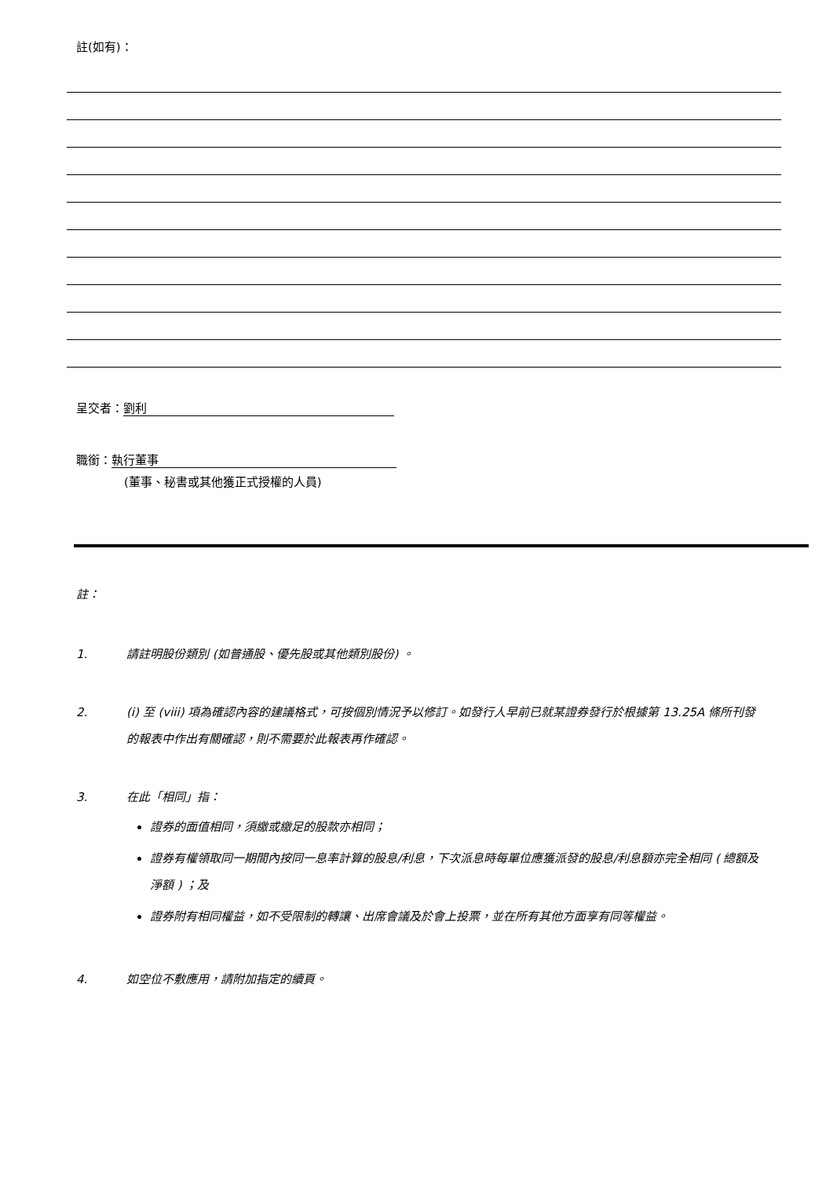註(如有)：
呈交者： 劉利
職銜： 執行董事
(董事、秘書或其他獲正式授權的人員)
註：
1. 請註明股份類別 (如普通股、優先股或其他類別股份) 。
2. (i) 至 (viii) 項為確認內容的建議格式，可按個別情況予以修訂。如發行人早前已就某證券發行於根據第 13.25A 條所刊發的報表中作出有關確認，則不需要於此報表再作確認。
3. 在此「相同」指：
證券的面值相同，須繳或繳足的股款亦相同；
證券有權領取同一期間內按同一息率計算的股息/利息，下次派息時每單位應獲派發的股息/利息額亦完全相同 ( 總額及淨額 ) ；及
證券附有相同權益，如不受限制的轉讓、出席會議及於會上投票，並在所有其他方面享有同等權益。
4. 如空位不敷應用，請附加指定的續頁。